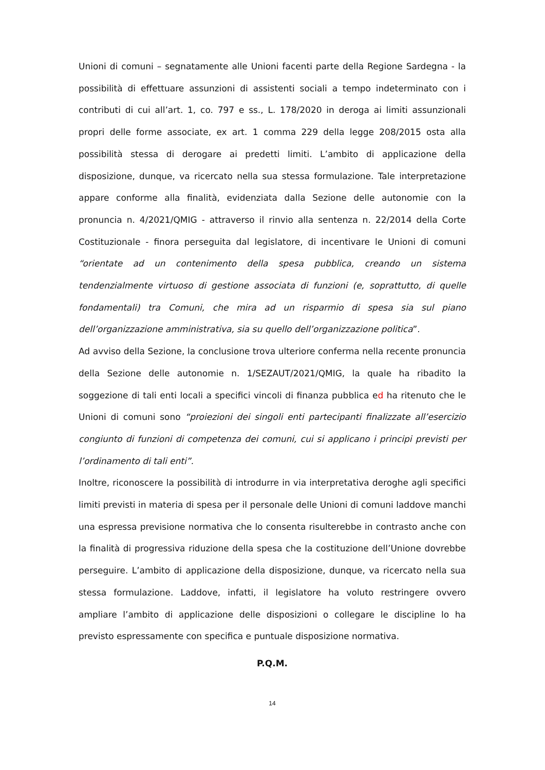Unioni di comuni – segnatamente alle Unioni facenti parte della Regione Sardegna - la possibilità di effettuare assunzioni di assistenti sociali a tempo indeterminato con i contributi di cui all’art. 1, co. 797 e ss., L. 178/2020 in deroga ai limiti assunzionali propri delle forme associate, ex art. 1 comma 229 della legge 208/2015 osta alla possibilità stessa di derogare ai predetti limiti. L’ambito di applicazione della disposizione, dunque, va ricercato nella sua stessa formulazione. Tale interpretazione appare conforme alla finalità, evidenziata dalla Sezione delle autonomie con la pronuncia n. 4/2021/QMIG - attraverso il rinvio alla sentenza n. 22/2014 della Corte Costituzionale - finora perseguita dal legislatore, di incentivare le Unioni di comuni “orientate ad un contenimento della spesa pubblica, creando un sistema tendenzialmente virtuoso di gestione associata di funzioni (e, soprattutto, di quelle fondamentali) tra Comuni, che mira ad un risparmio di spesa sia sul piano dell’organizzazione amministrativa, sia su quello dell’organizzazione politica”.
Ad avviso della Sezione, la conclusione trova ulteriore conferma nella recente pronuncia della Sezione delle autonomie n. 1/SEZAUT/2021/QMIG, la quale ha ribadito la soggezione di tali enti locali a specifici vincoli di finanza pubblica ed ha ritenuto che le Unioni di comuni sono “proiezioni dei singoli enti partecipanti finalizzate all’esercizio congiunto di funzioni di competenza dei comuni, cui si applicano i principi previsti per l’ordinamento di tali enti”.
Inoltre, riconoscere la possibilità di introdurre in via interpretativa deroghe agli specifici limiti previsti in materia di spesa per il personale delle Unioni di comuni laddove manchi una espressa previsione normativa che lo consenta risulterebbe in contrasto anche con la finalità di progressiva riduzione della spesa che la costituzione dell’Unione dovrebbe perseguire. L’ambito di applicazione della disposizione, dunque, va ricercato nella sua stessa formulazione. Laddove, infatti, il legislatore ha voluto restringere ovvero ampliare l’ambito di applicazione delle disposizioni o collegare le discipline lo ha previsto espressamente con specifica e puntuale disposizione normativa.
P.Q.M.
14